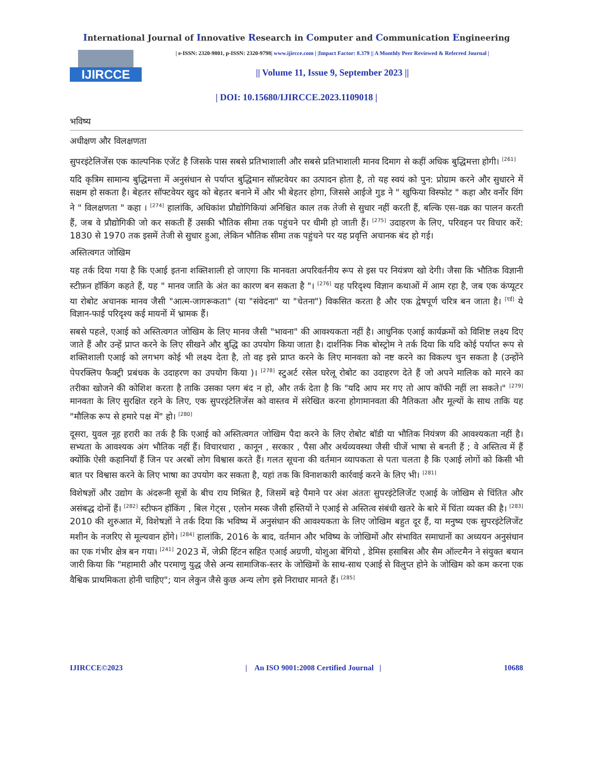International Journal of Innovative Research in Computer and Communication Engineering
IJIRCCE
| e-ISSN: 2320-9801, p-ISSN: 2320-9798| www.ijircce.com | |Impact Factor: 8.379 || A Monthly Peer Reviewed & Referred Journal |
|| Volume 11, Issue 9, September 2023 ||
| DOI: 10.15680/IJIRCCE.2023.1109018 |
भविष्य
अधीक्षण और विलक्षणता
सुपरइंटेलिजेंस एक काल्पनिक एजेंट है जिसके पास सबसे प्रतिभाशाली और सबसे प्रतिभाशाली मानव दिमाग से कहीं अधिक बुद्धिमत्ता होगी। <sup>[261]</sup>
यदि कृत्रिम सामान्य बुद्धिमत्ता में अनुसंधान से पर्याप्त बुद्धिमान सॉफ़्टवेयर का उत्पादन होता है, तो यह स्वयं को पुन: प्रोग्राम करने और सुधारने में सक्षम हो सकता है। बेहतर सॉफ्टवेयर खुद को बेहतर बनाने में और भी बेहतर होगा, जिससे आईजे गुड ने " खुफिया विस्फोट " कहा और वर्नोर विंग ने " विलक्षणता " कहा । <sup>[274]</sup> हालांकि, अधिकांश प्रौद्योगिकियां अनिश्चित काल तक तेजी से सुधार नहीं करती हैं, बल्कि एस-वक्र का पालन करती हैं, जब वे प्रौद्योगिकी जो कर सकती हैं उसकी भौतिक सीमा तक पहुंचने पर धीमी हो जाती हैं। <sup>[275]</sup> उदाहरण के लिए, परिवहन पर विचार करें: 1830 से 1970 तक इसमें तेजी से सुधार हुआ, लेकिन भौतिक सीमा तक पहुंचने पर यह प्रवृत्ति अचानक बंद हो गई।
अस्तित्वगत जोखिम
यह तर्क दिया गया है कि एआई इतना शक्तिशाली हो जाएगा कि मानवता अपरिवर्तनीय रूप से इस पर नियंत्रण खो देगी। जैसा कि भौतिक विज्ञानी स्टीफ़न हॉकिंग कहते हैं, यह " मानव जाति के अंत का कारण बन सकता है "। <sup>[276]</sup> यह परिदृश्य विज्ञान कथाओं में आम रहा है, जब एक कंप्यूटर या रोबोट अचानक मानव जैसी "आत्म-जागरूकता" (या "संवेदना" या "चेतना") विकसित करता है और एक द्वेषपूर्ण चरित्र बन जाता है। <sup>[एई]</sup> ये विज्ञान-फाई परिदृश्य कई मायनों में भ्रामक हैं।
सबसे पहले, एआई को अस्तित्वगत जोखिम के लिए मानव जैसी "भावना" की आवश्यकता नहीं है। आधुनिक एआई कार्यक्रमों को विशिष्ट लक्ष्य दिए जाते हैं और उन्हें प्राप्त करने के लिए सीखने और बुद्धि का उपयोग किया जाता है। दार्शनिक निक बोस्ट्रोम ने तर्क दिया कि यदि कोई पर्याप्त रूप से शक्तिशाली एआई को लगभग कोई भी लक्ष्य देता है, तो वह इसे प्राप्त करने के लिए मानवता को नष्ट करने का विकल्प चुन सकता है (उन्होंने पेपरक्लिप फैक्ट्री प्रबंधक के उदाहरण का उपयोग किया )। <sup>[278]</sup> स्टुअर्ट रसेल घरेलू रोबोट का उदाहरण देते हैं जो अपने मालिक को मारने का तरीका खोजने की कोशिश करता है ताकि उसका प्लग बंद न हो, और तर्क देता है कि "यदि आप मर गए तो आप कॉफी नहीं ला सकते।" <sup>[279]</sup> मानवता के लिए सुरक्षित रहने के लिए, एक सुपरइंटेलिजेंस को वास्तव में संरेखित करना होगामानवता की नैतिकता और मूल्यों के साथ ताकि यह "मौलिक रूप से हमारे पक्ष में" हो। <sup>[280]</sup>
दूसरा, युवल नूह हरारी का तर्क है कि एआई को अस्तित्वगत जोखिम पैदा करने के लिए रोबोट बॉडी या भौतिक नियंत्रण की आवश्यकता नहीं है। सभ्यता के आवश्यक अंग भौतिक नहीं हैं। विचारधारा , कानून , सरकार , पैसा और अर्थव्यवस्था जैसी चीजें भाषा से बनती हैं ; वे अस्तित्व में हैं क्योंकि ऐसी कहानियाँ हैं जिन पर अरबों लोग विश्वास करते हैं। गलत सूचना की वर्तमान व्यापकता से पता चलता है कि एआई लोगों को किसी भी बात पर विश्वास करने के लिए भाषा का उपयोग कर सकता है, यहां तक कि विनाशकारी कार्रवाई करने के लिए भी। <sup>[281]</sup>
विशेषज्ञों और उद्योग के अंदरूनी सूत्रों के बीच राय मिश्रित है, जिसमें बड़े पैमाने पर अंश अंततः सुपरइंटेलिजेंट एआई के जोखिम से चिंतित और असंबद्ध दोनों हैं। <sup>[282]</sup> स्टीफन हॉकिंग , बिल गेट्स , एलोन मस्क जैसी हस्तियों ने एआई से अस्तित्व संबंधी खतरे के बारे में चिंता व्यक्त की है। <sup>[283]</sup> 2010 की शुरुआत में, विशेषज्ञों ने तर्क दिया कि भविष्य में अनुसंधान की आवश्यकता के लिए जोखिम बहुत दूर हैं, या मनुष्य एक सुपरइंटेलिजेंट मशीन के नजरिए से मूल्यवान होंगे। <sup>[284]</sup> हालांकि, 2016 के बाद, वर्तमान और भविष्य के जोखिमों और संभावित समाधानों का अध्ययन अनुसंधान का एक गंभीर क्षेत्र बन गया। <sup>[241]</sup> 2023 में, जेफ्री हिंटन सहित एआई अग्रणी, योशुआ बेंगियो , डेमिस हसाबिस और सैम ऑल्टमैन ने संयुक्त बयान जारी किया कि "महामारी और परमाणु युद्ध जैसे अन्य सामाजिक-स्तर के जोखिमों के साथ-साथ एआई से विलुप्त होने के जोखिम को कम करना एक वैश्विक प्राथमिकता होनी चाहिए"; यान लेकुन जैसे कुछ अन्य लोग इसे निराधार मानते हैं। <sup>[285]</sup>
IJIRCCE©2023 | An ISO 9001:2008 Certified Journal | 10688